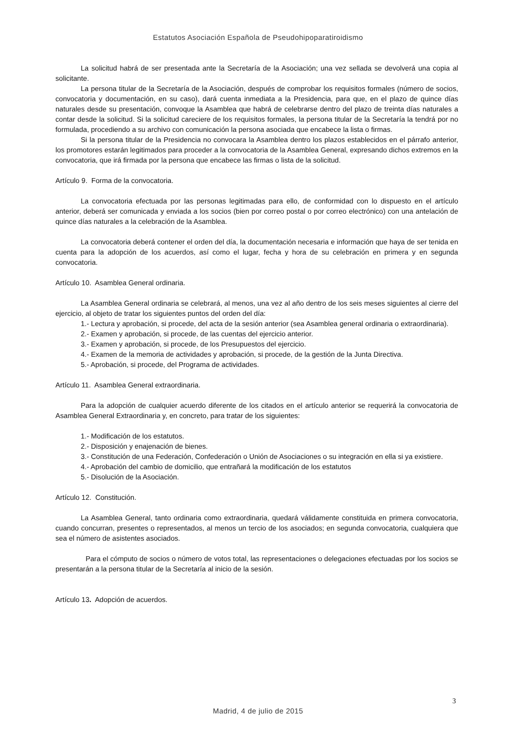Estatutos Asociación Española de Pseudohipoparatiroidismo
La solicitud habrá de ser presentada ante la Secretaría de la Asociación; una vez sellada se devolverá una copia al solicitante.
La persona titular de la Secretaría de la Asociación, después de comprobar los requisitos formales (número de socios, convocatoria y documentación, en su caso), dará cuenta inmediata a la Presidencia, para que, en el plazo de quince días naturales desde su presentación, convoque la Asamblea que habrá de celebrarse dentro del plazo de treinta días naturales a contar desde la solicitud. Si la solicitud careciere de los requisitos formales, la persona titular de la Secretaría la tendrá por no formulada, procediendo a su archivo con comunicación la persona asociada que encabece la lista o firmas.
Si la persona titular de la Presidencia no convocara la Asamblea dentro los plazos establecidos en el párrafo anterior, los promotores estarán legitimados para proceder a la convocatoria de la Asamblea General, expresando dichos extremos en la convocatoria, que irá firmada por la persona que encabece las firmas o lista de la solicitud.
Artículo 9. Forma de la convocatoria.
La convocatoria efectuada por las personas legitimadas para ello, de conformidad con lo dispuesto en el artículo anterior, deberá ser comunicada y enviada a los socios (bien por correo postal o por correo electrónico) con una antelación de quince días naturales a la celebración de la Asamblea.
La convocatoria deberá contener el orden del día, la documentación necesaria e información que haya de ser tenida en cuenta para la adopción de los acuerdos, así como el lugar, fecha y hora de su celebración en primera y en segunda convocatoria.
Artículo 10. Asamblea General ordinaria.
La Asamblea General ordinaria se celebrará, al menos, una vez al año dentro de los seis meses siguientes al cierre del ejercicio, al objeto de tratar los siguientes puntos del orden del día:
1.- Lectura y aprobación, si procede, del acta de la sesión anterior (sea Asamblea general ordinaria o extraordinaria).
2.- Examen y aprobación, si procede, de las cuentas del ejercicio anterior.
3.- Examen y aprobación, si procede, de los Presupuestos del ejercicio.
4.- Examen de la memoria de actividades y aprobación, si procede, de la gestión de la Junta Directiva.
5.- Aprobación, si procede, del Programa de actividades.
Artículo 11. Asamblea General extraordinaria.
Para la adopción de cualquier acuerdo diferente de los citados en el artículo anterior se requerirá la convocatoria de Asamblea General Extraordinaria y, en concreto, para tratar de los siguientes:
1.- Modificación de los estatutos.
2.- Disposición y enajenación de bienes.
3.- Constitución de una Federación, Confederación o Unión de Asociaciones o su integración en ella si ya existiere.
4.- Aprobación del cambio de domicilio, que entrañará la modificación de los estatutos
5.- Disolución de la Asociación.
Artículo 12. Constitución.
La Asamblea General, tanto ordinaria como extraordinaria, quedará válidamente constituida en primera convocatoria, cuando concurran, presentes o representados, al menos un tercio de los asociados; en segunda convocatoria, cualquiera que sea el número de asistentes asociados.
Para el cómputo de socios o número de votos total, las representaciones o delegaciones efectuadas por los socios se presentarán a la persona titular de la Secretaría al inicio de la sesión.
Artículo 13. Adopción de acuerdos.
3
Madrid, 4 de julio de 2015